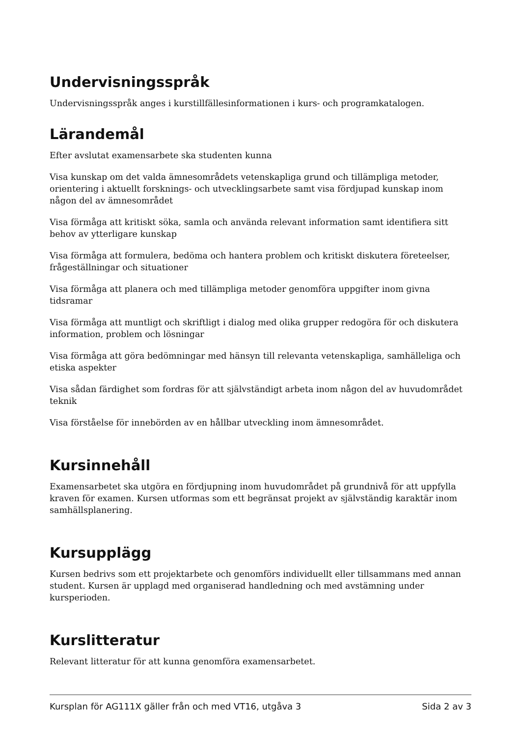Undervisningsspråk
Undervisningsspråk anges i kurstillfällesinformationen i kurs- och programkatalogen.
Lärandemål
Efter avslutat examensarbete ska studenten kunna
Visa kunskap om det valda ämnesområdets vetenskapliga grund och tillämpliga metoder, orientering i aktuellt forsknings- och utvecklingsarbete samt visa fördjupad kunskap inom någon del av ämnesområdet
Visa förmåga att kritiskt söka, samla och använda relevant information samt identifiera sitt behov av ytterligare kunskap
Visa förmåga att formulera, bedöma och hantera problem och kritiskt diskutera företeelser, frågeställningar och situationer
Visa förmåga att planera och med tillämpliga metoder genomföra uppgifter inom givna tidsramar
Visa förmåga att muntligt och skriftligt i dialog med olika grupper redogöra för och diskutera information, problem och lösningar
Visa förmåga att göra bedömningar med hänsyn till relevanta vetenskapliga, samhälleliga och etiska aspekter
Visa sådan färdighet som fordras för att självständigt arbeta inom någon del av huvudområdet teknik
Visa förståelse för innebörden av en hållbar utveckling inom ämnesområdet.
Kursinnehåll
Examensarbetet ska utgöra en fördjupning inom huvudområdet på grundnivå för att uppfylla kraven för examen. Kursen utformas som ett begränsat projekt av självständig karaktär inom samhällsplanering.
Kursupplägg
Kursen bedrivs som ett projektarbete och genomförs individuellt eller tillsammans med annan student. Kursen är upplagd med organiserad handledning och med avstämning under kursperioden.
Kurslitteratur
Relevant litteratur för att kunna genomföra examensarbetet.
Kursplan för AG111X gäller från och med VT16, utgåva 3 Sida 2 av 3